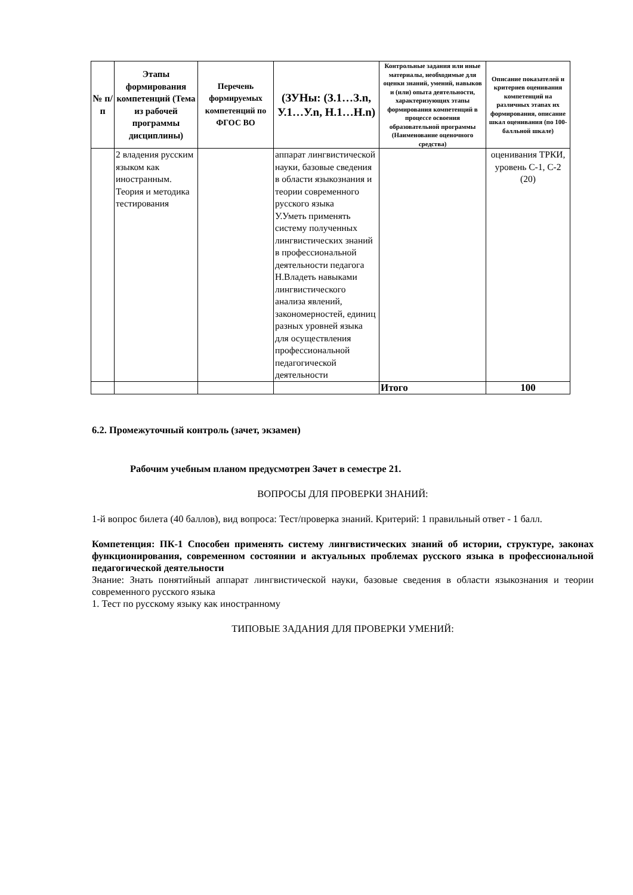| № п/п | Этапы формирования компетенций (Тема из рабочей программы дисциплины) | Перечень формируемых компетенций по ФГОС ВО | (ЗУНы: (З.1…З.n, У.1…У.n, Н.1…Н.n) | Контрольные задания или иные материалы, необходимые для оценки знаний, умений, навыков и (или) опыта деятельности, характеризующих этапы формирования компетенций в процессе освоения образовательной программы (Наименование оценочного средства) | Описание показателей и критериев оценивания компетенций на различных этапах их формирования, описание шкал оценивания (по 100-балльной шкале) |
| --- | --- | --- | --- | --- | --- |
| | 2 владения русским языком как иностранным. Теория и методика тестирования | | аппарат лингвистической науки, базовые сведения в области языкознания и теории современного русского языка У.Уметь применять систему полученных лингвистических знаний в профессиональной деятельности педагога Н.Владеть навыками лингвистического анализа явлений, закономерностей, единиц разных уровней языка для осуществления профессиональной педагогической деятельности | | оценивания ТРКИ, уровень С-1, С-2 (20) |
| | | | | Итого | 100 |
6.2. Промежуточный контроль (зачет, экзамен)
Рабочим учебным планом предусмотрен Зачет в семестре 21.
ВОПРОСЫ ДЛЯ ПРОВЕРКИ ЗНАНИЙ:
1-й вопрос билета (40 баллов), вид вопроса: Тест/проверка знаний. Критерий: 1 правильный ответ - 1 балл.
Компетенция: ПК-1 Способен применять систему лингвистических знаний об истории, структуре, законах функционирования, современном состоянии и актуальных проблемах русского языка в профессиональной педагогической деятельности
Знание: Знать понятийный аппарат лингвистической науки, базовые сведения в области языкознания и теории современного русского языка
1. Тест по русскому языку как иностранному
ТИПОВЫЕ ЗАДАНИЯ ДЛЯ ПРОВЕРКИ УМЕНИЙ: